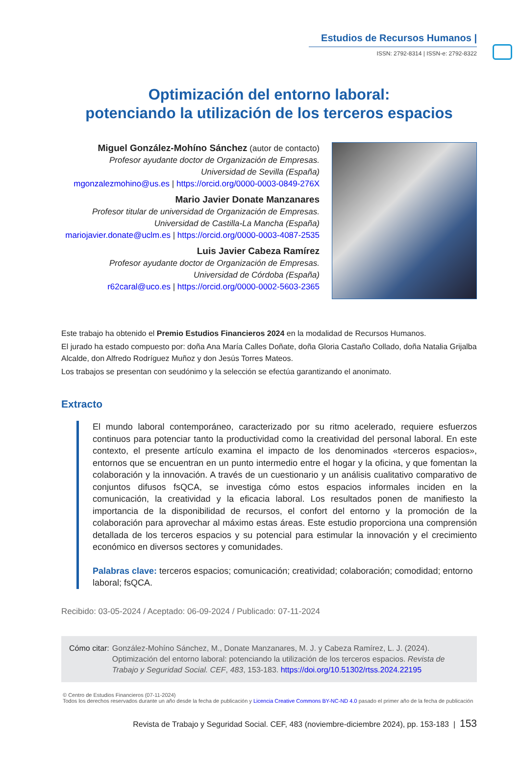Estudios de Recursos Humanos |
ISSN: 2792-8314 | ISSN-e: 2792-8322
Optimización del entorno laboral:
potenciando la utilización de los terceros espacios
Miguel González-Mohíno Sánchez (autor de contacto)
Profesor ayudante doctor de Organización de Empresas.
Universidad de Sevilla (España)
mgonzalezmohino@us.es | https://orcid.org/0000-0003-0849-276X
Mario Javier Donate Manzanares
Profesor titular de universidad de Organización de Empresas.
Universidad de Castilla-La Mancha (España)
mariojavier.donate@uclm.es | https://orcid.org/0000-0003-4087-2535
Luis Javier Cabeza Ramírez
Profesor ayudante doctor de Organización de Empresas.
Universidad de Córdoba (España)
r62caral@uco.es | https://orcid.org/0000-0002-5603-2365
Este trabajo ha obtenido el Premio Estudios Financieros 2024 en la modalidad de Recursos Humanos.
El jurado ha estado compuesto por: doña Ana María Calles Doñate, doña Gloria Castaño Collado, doña Natalia Grijalba Alcalde, don Alfredo Rodríguez Muñoz y don Jesús Torres Mateos.
Los trabajos se presentan con seudónimo y la selección se efectúa garantizando el anonimato.
Extracto
El mundo laboral contemporáneo, caracterizado por su ritmo acelerado, requiere esfuerzos continuos para potenciar tanto la productividad como la creatividad del personal laboral. En este contexto, el presente artículo examina el impacto de los denominados «terceros espacios», entornos que se encuentran en un punto intermedio entre el hogar y la oficina, y que fomentan la colaboración y la innovación. A través de un cuestionario y un análisis cualitativo comparativo de conjuntos difusos fsQCA, se investiga cómo estos espacios informales inciden en la comunicación, la creatividad y la eficacia laboral. Los resultados ponen de manifiesto la importancia de la disponibilidad de recursos, el confort del entorno y la promoción de la colaboración para aprovechar al máximo estas áreas. Este estudio proporciona una comprensión detallada de los terceros espacios y su potencial para estimular la innovación y el crecimiento económico en diversos sectores y comunidades.
Palabras clave: terceros espacios; comunicación; creatividad; colaboración; comodidad; entorno laboral; fsQCA.
Recibido: 03-05-2024 / Aceptado: 06-09-2024 / Publicado: 07-11-2024
Cómo citar: González-Mohíno Sánchez, M., Donate Manzanares, M. J. y Cabeza Ramírez, L. J. (2024). Optimización del entorno laboral: potenciando la utilización de los terceros espacios. Revista de Trabajo y Seguridad Social. CEF, 483, 153-183. https://doi.org/10.51302/rtss.2024.22195
© Centro de Estudios Financieros (07-11-2024)
Todos los derechos reservados durante un año desde la fecha de publicación y Licencia Creative Commons BY-NC-ND 4.0 pasado el primer año de la fecha de publicación
Revista de Trabajo y Seguridad Social. CEF, 483 (noviembre-diciembre 2024), pp. 153-183 | 153